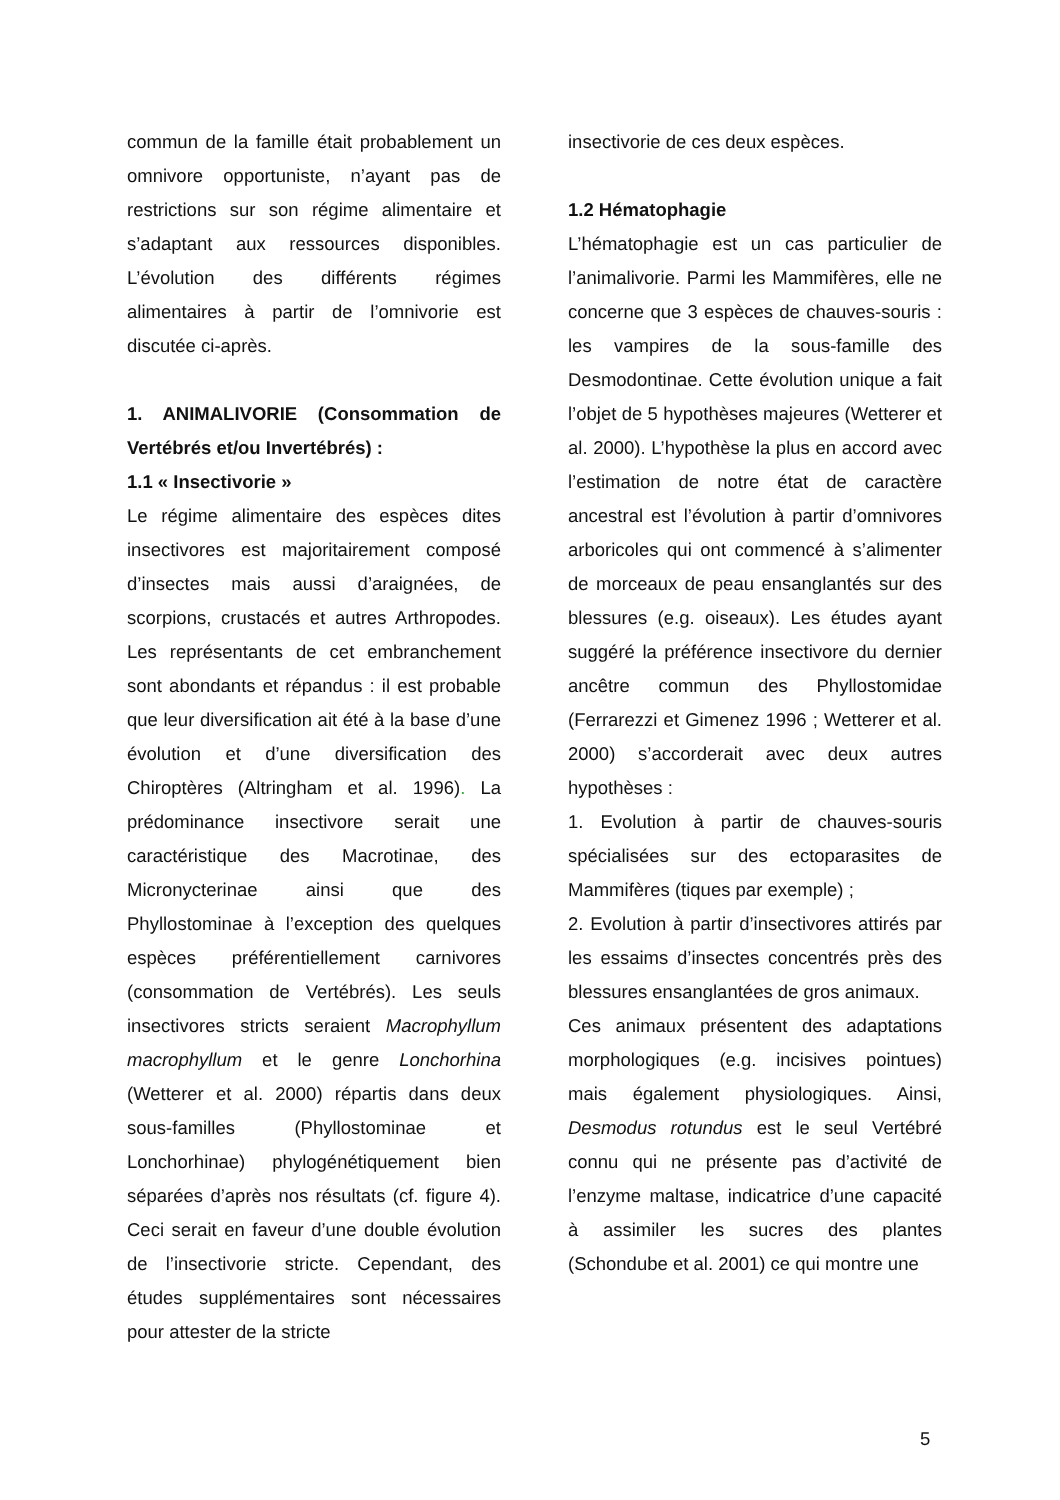commun de la famille était probablement un omnivore opportuniste, n’ayant pas de restrictions sur son régime alimentaire et s’adaptant aux ressources disponibles. L’évolution des différents régimes alimentaires à partir de l’omnivorie est discutée ci-après.
1. ANIMALIVORIE (Consommation de Vertébrés et/ou Invertébrés) :
1.1 « Insectivorie »
Le régime alimentaire des espèces dites insectivores est majoritairement composé d’insectes mais aussi d’araignées, de scorpions, crustacés et autres Arthropodes. Les représentants de cet embranchement sont abondants et répandus : il est probable que leur diversification ait été à la base d’une évolution et d’une diversification des Chiroptères (Altringham et al. 1996). La prédominance insectivore serait une caractéristique des Macrotinae, des Micronycterinae ainsi que des Phyllostominae à l’exception des quelques espèces préférentiellement carnivores (consommation de Vertébrés). Les seuls insectivores stricts seraient Macrophyllum macrophyllum et le genre Lonchorhina (Wetterer et al. 2000) répartis dans deux sous-familles (Phyllostominae et Lonchorhinae) phylogénétiquement bien séparées d’après nos résultats (cf. figure 4). Ceci serait en faveur d’une double évolution de l’insectivorie stricte. Cependant, des études supplémentaires sont nécessaires pour attester de la stricte
insectivorie de ces deux espèces.
1.2 Hématophagie
L’hématophagie est un cas particulier de l’animalivorie. Parmi les Mammifères, elle ne concerne que 3 espèces de chauves-souris : les vampires de la sous-famille des Desmodontinae. Cette évolution unique a fait l’objet de 5 hypothèses majeures (Wetterer et al. 2000). L’hypothèse la plus en accord avec l’estimation de notre état de caractère ancestral est l’évolution à partir d’omnivores arboricoles qui ont commencé à s’alimenter de morceaux de peau ensanglantés sur des blessures (e.g. oiseaux). Les études ayant suggéré la préférence insectivore du dernier ancêtre commun des Phyllostomidae (Ferrarezzi et Gimenez 1996 ; Wetterer et al. 2000) s’accorderait avec deux autres hypothèses :
1. Evolution à partir de chauves-souris spécialisées sur des ectoparasites de Mammifères (tiques par exemple) ;
2. Evolution à partir d’insectivores attirés par les essaims d’insectes concentrés près des blessures ensanglantées de gros animaux.
Ces animaux présentent des adaptations morphologiques (e.g. incisives pointues) mais également physiologiques. Ainsi, Desmodus rotundus est le seul Vertébré connu qui ne présente pas d’activité de l’enzyme maltase, indicatrice d’une capacité à assimiler les sucres des plantes (Schondube et al. 2001) ce qui montre une
5